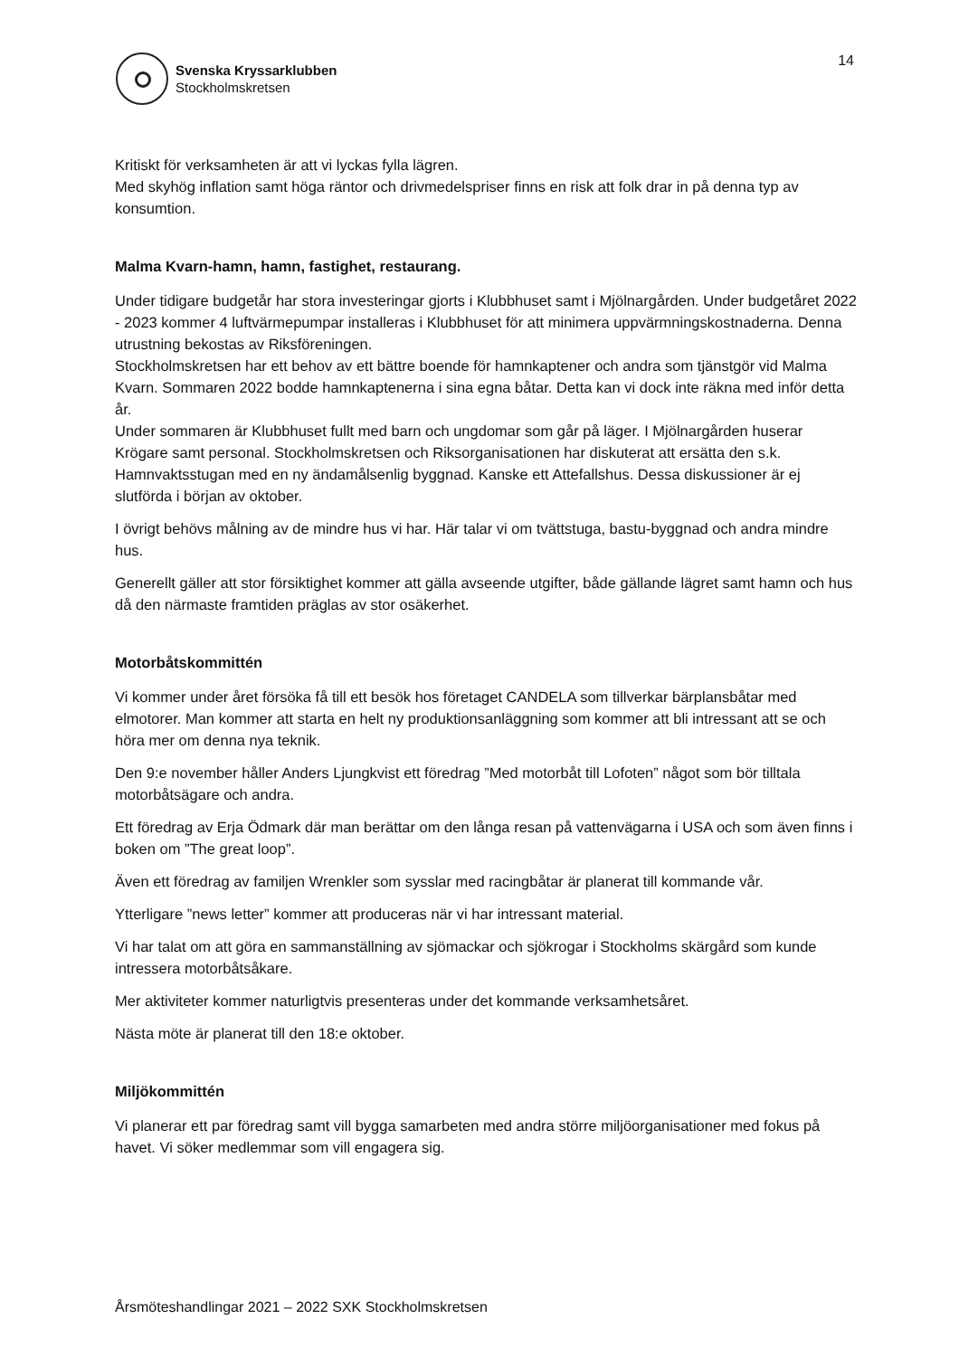Svenska Kryssarklubben
Stockholmskretsen
14
Kritiskt för verksamheten är att vi lyckas fylla lägren.
Med skyhög inflation samt höga räntor och drivmedelspriser finns en risk att folk drar in på denna typ av konsumtion.
Malma Kvarn-hamn, hamn, fastighet, restaurang.
Under tidigare budgetår har stora investeringar gjorts i Klubbhuset samt i Mjölnargården. Under budgetåret 2022 - 2023 kommer 4 luftvärmepumpar installeras i Klubbhuset för att minimera uppvärmningskostnaderna. Denna utrustning bekostas av Riksföreningen.
Stockholmskretsen har ett behov av ett bättre boende för hamnkaptener och andra som tjänstgör vid Malma Kvarn. Sommaren 2022 bodde hamnkaptenerna i sina egna båtar. Detta kan vi dock inte räkna med inför detta år.
Under sommaren är Klubbhuset fullt med barn och ungdomar som går på läger. I Mjölnargården huserar Krögare samt personal. Stockholmskretsen och Riksorganisationen har diskuterat att ersätta den s.k. Hamnvaktsstugan med en ny ändamålsenlig byggnad. Kanske ett Attefallshus. Dessa diskussioner är ej slutförda i början av oktober.
I övrigt behövs målning av de mindre hus vi har. Här talar vi om tvättstuga, bastu-byggnad och andra mindre hus.
Generellt gäller att stor försiktighet kommer att gälla avseende utgifter, både gällande lägret samt hamn och hus då den närmaste framtiden präglas av stor osäkerhet.
Motorbåtskommittén
Vi kommer under året försöka få till ett besök hos företaget CANDELA som tillverkar bärplansbåtar med elmotorer. Man kommer att starta en helt ny produktionsanläggning som kommer att bli intressant att se och höra mer om denna nya teknik.
Den 9:e november håller Anders Ljungkvist ett föredrag ”Med motorbåt till Lofoten” något som bör tilltala motorbåtsägare och andra.
Ett föredrag av Erja Ödmark där man berättar om den långa resan på vattenvägarna i USA och som även finns i boken om ”The great loop”.
Även ett föredrag av familjen Wrenkler som sysslar med racingbåtar är planerat till kommande vår.
Ytterligare ”news letter” kommer att produceras när vi har intressant material.
Vi har talat om att göra en sammanställning av sjömackar och sjökrogar i Stockholms skärgård som kunde intressera motorbåtsåkare.
Mer aktiviteter kommer naturligtvis presenteras under det kommande verksamhetsåret.
Nästa möte är planerat till den 18:e oktober.
Miljökommittén
Vi planerar ett par föredrag samt vill bygga samarbeten med andra större miljöorganisationer med fokus på havet. Vi söker medlemmar som vill engagera sig.
Årsmöteshandlingar 2021 – 2022 SXK Stockholmskretsen